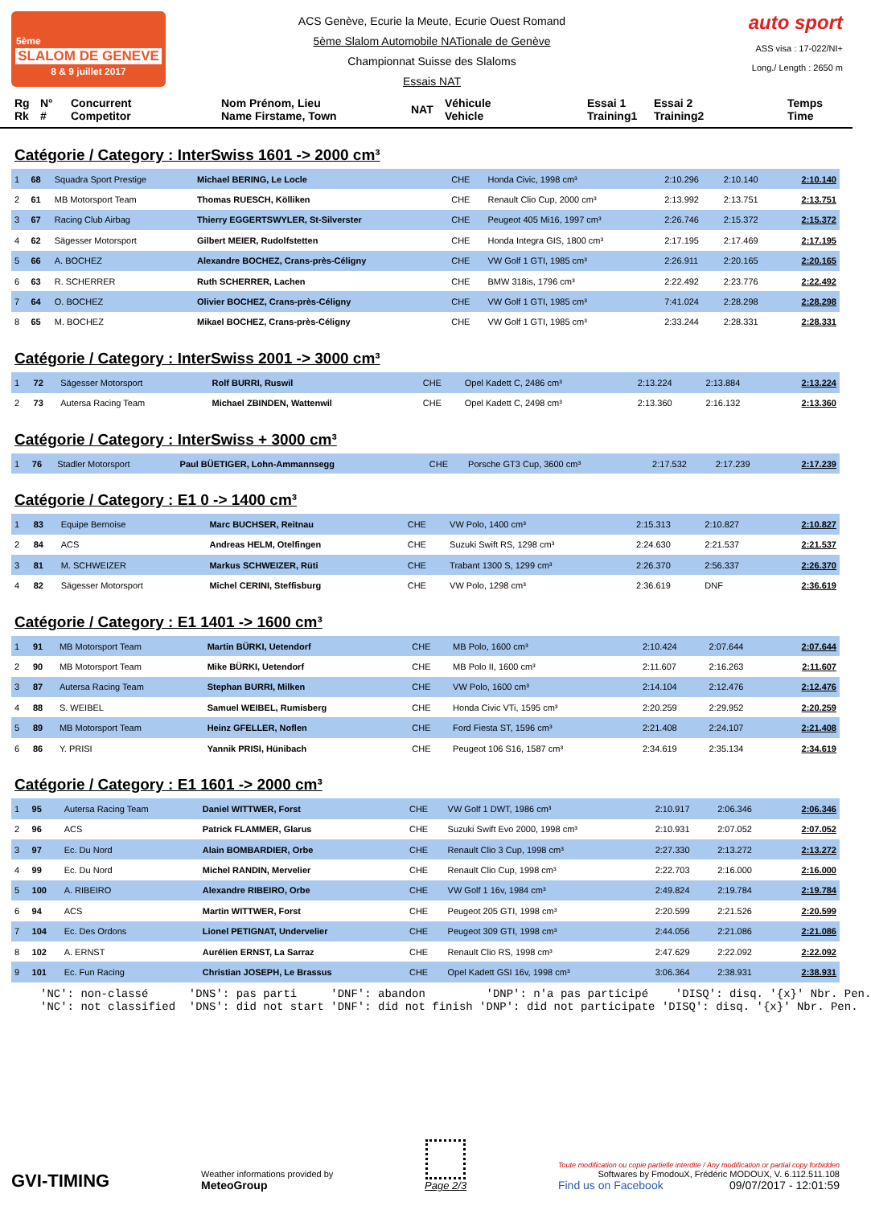5ème
SLALOM DE GENEVE
8 & 9 juillet 2017
ACS Genève, Ecurie la Meute, Ecurie Ouest Romand
5ème Slalom Automobile NATionale de Genève
Championnat Suisse des Slaloms
Essais NAT
auto sport
ASS visa : 17-022/NI+
Long./ Length : 2650 m
Rg
Rk
N°
#
Concurrent
Competitor
Nom Prénom, Lieu
Name Firstame, Town
NAT
Véhicule
Vehicle
Essai 1
Training1
Essai 2
Training2
Temps
Time
Catégorie / Category : InterSwiss 1601 -> 2000 cm³
| 1 | 68 | Squadra Sport Prestige | Michael BERING, Le Locle | CHE | Honda Civic, 1998 cm³ | 2:10.296 | 2:10.140 | 2:10.140 |
| 2 | 61 | MB Motorsport Team | Thomas RUESCH, Kölliken | CHE | Renault Clio Cup, 2000 cm³ | 2:13.992 | 2:13.751 | 2:13.751 |
| 3 | 67 | Racing Club Airbag | Thierry EGGERTSWYLER, St-Silverster | CHE | Peugeot 405 Mi16, 1997 cm³ | 2:26.746 | 2:15.372 | 2:15.372 |
| 4 | 62 | Sägesser Motorsport | Gilbert MEIER, Rudolfstetten | CHE | Honda Integra GIS, 1800 cm³ | 2:17.195 | 2:17.469 | 2:17.195 |
| 5 | 66 | A. BOCHEZ | Alexandre BOCHEZ, Crans-près-Céligny | CHE | VW Golf 1 GTI, 1985 cm³ | 2:26.911 | 2:20.165 | 2:20.165 |
| 6 | 63 | R. SCHERRER | Ruth SCHERRER, Lachen | CHE | BMW 318is, 1796 cm³ | 2:22.492 | 2:23.776 | 2:22.492 |
| 7 | 64 | O. BOCHEZ | Olivier BOCHEZ, Crans-près-Céligny | CHE | VW Golf 1 GTI, 1985 cm³ | 7:41.024 | 2:28.298 | 2:28.298 |
| 8 | 65 | M. BOCHEZ | Mikael BOCHEZ, Crans-près-Céligny | CHE | VW Golf 1 GTI, 1985 cm³ | 2:33.244 | 2:28.331 | 2:28.331 |
Catégorie / Category : InterSwiss 2001 -> 3000 cm³
| 1 | 72 | Sägesser Motorsport | Rolf BURRI, Ruswil | CHE | Opel Kadett C, 2486 cm³ | 2:13.224 | 2:13.884 | 2:13.224 |
| 2 | 73 | Autersa Racing Team | Michael ZBINDEN, Wattenwil | CHE | Opel Kadett C, 2498 cm³ | 2:13.360 | 2:16.132 | 2:13.360 |
Catégorie / Category : InterSwiss + 3000 cm³
| 1 | 76 | Stadler Motorsport | Paul BÜETIGER, Lohn-Ammannsegg | CHE | Porsche GT3 Cup, 3600 cm³ | 2:17.532 | 2:17.239 | 2:17.239 |
Catégorie / Category : E1 0 -> 1400 cm³
| 1 | 83 | Equipe Bernoise | Marc BUCHSER, Reitnau | CHE | VW Polo, 1400 cm³ | 2:15.313 | 2:10.827 | 2:10.827 |
| 2 | 84 | ACS | Andreas HELM, Otelfingen | CHE | Suzuki Swift RS, 1298 cm³ | 2:24.630 | 2:21.537 | 2:21.537 |
| 3 | 81 | M. SCHWEIZER | Markus SCHWEIZER, Rüti | CHE | Trabant 1300 S, 1299 cm³ | 2:26.370 | 2:56.337 | 2:26.370 |
| 4 | 82 | Sägesser Motorsport | Michel CERINI, Steffisburg | CHE | VW Polo, 1298 cm³ | 2:36.619 | DNF | 2:36.619 |
Catégorie / Category : E1 1401 -> 1600 cm³
| 1 | 91 | MB Motorsport Team | Martin BÜRKI, Uetendorf | CHE | MB Polo, 1600 cm³ | 2:10.424 | 2:07.644 | 2:07.644 |
| 2 | 90 | MB Motorsport Team | Mike BÜRKI, Uetendorf | CHE | MB Polo II, 1600 cm³ | 2:11.607 | 2:16.263 | 2:11.607 |
| 3 | 87 | Autersa Racing Team | Stephan BURRI, Milken | CHE | VW Polo, 1600 cm³ | 2:14.104 | 2:12.476 | 2:12.476 |
| 4 | 88 | S. WEIBEL | Samuel WEIBEL, Rumisberg | CHE | Honda Civic VTi, 1595 cm³ | 2:20.259 | 2:29.952 | 2:20.259 |
| 5 | 89 | MB Motorsport Team | Heinz GFELLER, Noflen | CHE | Ford Fiesta ST, 1596 cm³ | 2:21.408 | 2:24.107 | 2:21.408 |
| 6 | 86 | Y. PRISI | Yannik PRISI, Hünibach | CHE | Peugeot 106 S16, 1587 cm³ | 2:34.619 | 2:35.134 | 2:34.619 |
Catégorie / Category : E1 1601 -> 2000 cm³
| 1 | 95 | Autersa Racing Team | Daniel WITTWER, Forst | CHE | VW Golf 1 DWT, 1986 cm³ | 2:10.917 | 2:06.346 | 2:06.346 |
| 2 | 96 | ACS | Patrick FLAMMER, Glarus | CHE | Suzuki Swift Evo 2000, 1998 cm³ | 2:10.931 | 2:07.052 | 2:07.052 |
| 3 | 97 | Ec. Du Nord | Alain BOMBARDIER, Orbe | CHE | Renault Clio 3 Cup, 1998 cm³ | 2:27.330 | 2:13.272 | 2:13.272 |
| 4 | 99 | Ec. Du Nord | Michel RANDIN, Mervelier | CHE | Renault Clio Cup, 1998 cm³ | 2:22.703 | 2:16.000 | 2:16.000 |
| 5 | 100 | A. RIBEIRO | Alexandre RIBEIRO, Orbe | CHE | VW Golf 1 16v, 1984 cm³ | 2:49.824 | 2:19.784 | 2:19.784 |
| 6 | 94 | ACS | Martin WITTWER, Forst | CHE | Peugeot 205 GTI, 1998 cm³ | 2:20.599 | 2:21.526 | 2:20.599 |
| 7 | 104 | Ec. Des Ordons | Lionel PETIGNAT, Undervelier | CHE | Peugeot 309 GTI, 1998 cm³ | 2:44.056 | 2:21.086 | 2:21.086 |
| 8 | 102 | A. ERNST | Aurélien ERNST, La Sarraz | CHE | Renault Clio RS, 1998 cm³ | 2:47.629 | 2:22.092 | 2:22.092 |
| 9 | 101 | Ec. Fun Racing | Christian JOSEPH, Le Brassus | CHE | Opel Kadett GSI 16v, 1998 cm³ | 3:06.364 | 2:38.931 | 2:38.931 |
'NC': non-classé 'DNS': pas parti 'DNF': abandon 'DNP': n'a pas participé 'DISQ': disq. '{x}' Nbr. Pen. 'NC': not classified 'DNS': did not start 'DNF': did not finish 'DNP': did not participate 'DISQ': disq. '{x}' Nbr. Pen.
GVI-TIMING
Weather informations provided by
MeteoGroup
Page 2/3
Toute modification ou copie partielle interdite / Any modification or partial copy forbidden
Softwares by FmodouX, Frédéric MODOUX, V. 6.112.511.108
Find us on Facebook 09/07/2017 - 12:01:59